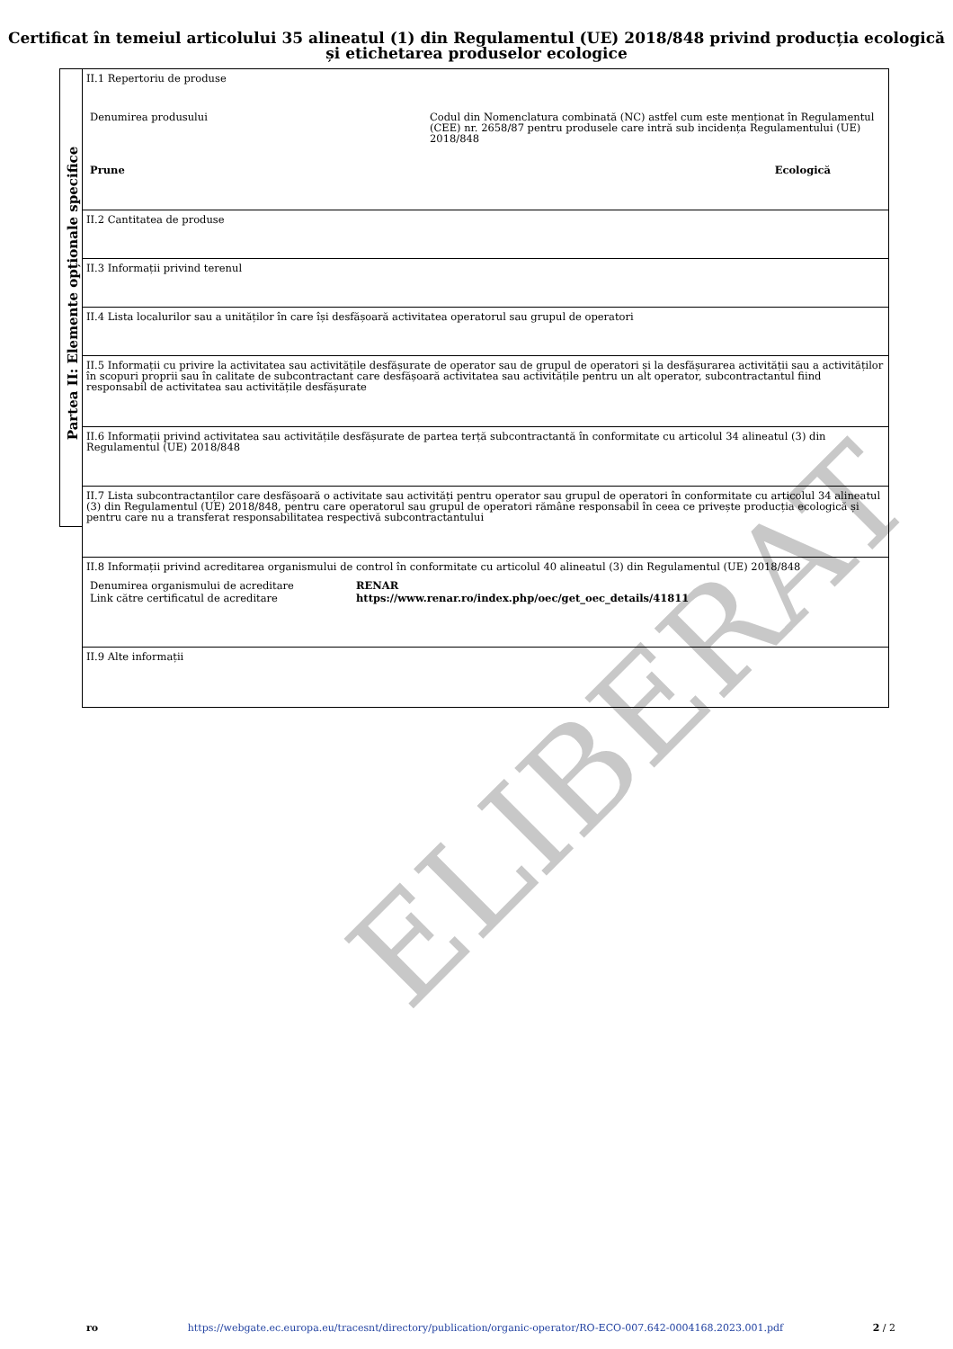Certificat în temeiul articolului 35 alineatul (1) din Regulamentul (UE) 2018/848 privind producția ecologică și etichetarea produselor ecologice
ELIBERAT
Partea II: Elemente opționale specifice
II.1 Repertoriu de produse
| Denumirea produsului | Codul din Nomenclatura combinată (NC) astfel cum este menționat în Regulamentul (CEE) nr. 2658/87 pentru produsele care intră sub incidența Regulamentului (UE) 2018/848 | |
| Prune | | Ecologică |
II.2 Cantitatea de produse
II.3 Informații privind terenul
II.4 Lista localurilor sau a unităților în care își desfășoară activitatea operatorul sau grupul de operatori
II.5 Informații cu privire la activitatea sau activitățile desfășurate de operator sau de grupul de operatori și la desfășurarea activității sau a activităților în scopuri proprii sau în calitate de subcontractant care desfășoară activitatea sau activitățile pentru un alt operator, subcontractantul fiind responsabil de activitatea sau activitățile desfășurate
II.6 Informații privind activitatea sau activitățile desfășurate de partea terță subcontractantă în conformitate cu articolul 34 alineatul (3) din Regulamentul (UE) 2018/848
II.7 Lista subcontractanților care desfășoară o activitate sau activități pentru operator sau grupul de operatori în conformitate cu articolul 34 alineatul (3) din Regulamentul (UE) 2018/848, pentru care operatorul sau grupul de operatori rămâne responsabil în ceea ce privește producția ecologică și pentru care nu a transferat responsabilitatea respectivă subcontractantului
II.8 Informații privind acreditarea organismului de control în conformitate cu articolul 40 alineatul (3) din Regulamentul (UE) 2018/848
| Denumirea organismului de acreditare | RENAR |
| Link către certificatul de acreditare | https://www.renar.ro/index.php/oec/get_oec_details/41811 |
II.9 Alte informații
ro https://webgate.ec.europa.eu/tracesnt/directory/publication/organic-operator/RO-ECO-007.642-0004168.2023.001.pdf 2 / 2